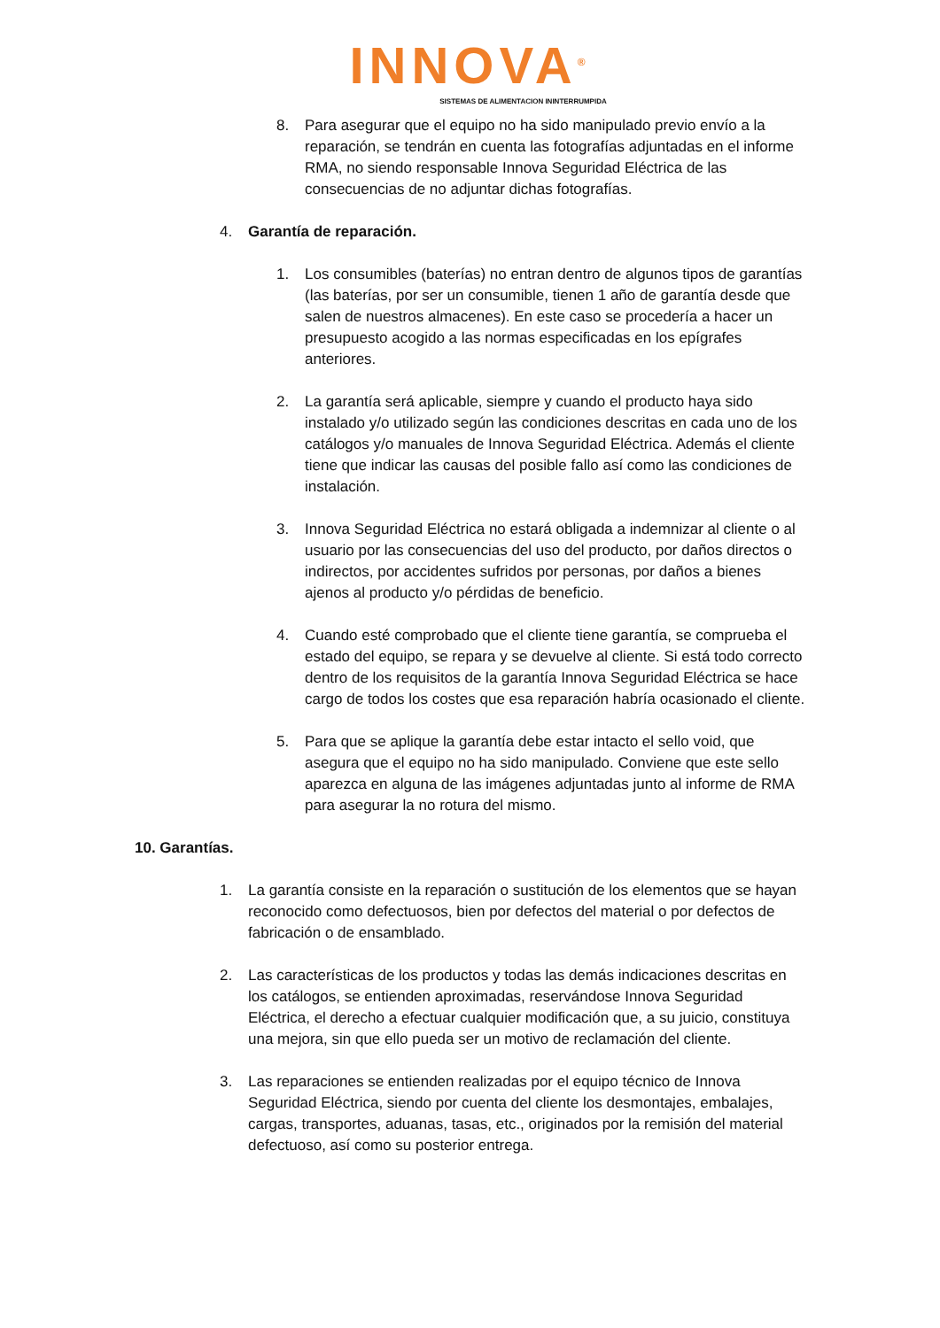INNOVA<sup>®</sup>
SISTEMAS DE ALIMENTACION ININTERRUMPIDA
8. Para asegurar que el equipo no ha sido manipulado previo envío a la reparación, se tendrán en cuenta las fotografías adjuntadas en el informe RMA, no siendo responsable Innova Seguridad Eléctrica de las consecuencias de no adjuntar dichas fotografías.
4. Garantía de reparación.
1. Los consumibles (baterías) no entran dentro de algunos tipos de garantías (las baterías, por ser un consumible, tienen 1 año de garantía desde que salen de nuestros almacenes). En este caso se procedería a hacer un presupuesto acogido a las normas especificadas en los epígrafes anteriores.
2. La garantía será aplicable, siempre y cuando el producto haya sido instalado y/o utilizado según las condiciones descritas en cada uno de los catálogos y/o manuales de Innova Seguridad Eléctrica. Además el cliente tiene que indicar las causas del posible fallo así como las condiciones de instalación.
3. Innova Seguridad Eléctrica no estará obligada a indemnizar al cliente o al usuario por las consecuencias del uso del producto, por daños directos o indirectos, por accidentes sufridos por personas, por daños a bienes ajenos al producto y/o pérdidas de beneficio.
4. Cuando esté comprobado que el cliente tiene garantía, se comprueba el estado del equipo, se repara y se devuelve al cliente. Si está todo correcto dentro de los requisitos de la garantía Innova Seguridad Eléctrica se hace cargo de todos los costes que esa reparación habría ocasionado el cliente.
5. Para que se aplique la garantía debe estar intacto el sello void, que asegura que el equipo no ha sido manipulado. Conviene que este sello aparezca en alguna de las imágenes adjuntadas junto al informe de RMA para asegurar la no rotura del mismo.
10. Garantías.
1. La garantía consiste en la reparación o sustitución de los elementos que se hayan reconocido como defectuosos, bien por defectos del material o por defectos de fabricación o de ensamblado.
2. Las características de los productos y todas las demás indicaciones descritas en los catálogos, se entienden aproximadas, reservándose Innova Seguridad Eléctrica, el derecho a efectuar cualquier modificación que, a su juicio, constituya una mejora, sin que ello pueda ser un motivo de reclamación del cliente.
3. Las reparaciones se entienden realizadas por el equipo técnico de Innova Seguridad Eléctrica, siendo por cuenta del cliente los desmontajes, embalajes, cargas, transportes, aduanas, tasas, etc., originados por la remisión del material defectuoso, así como su posterior entrega.